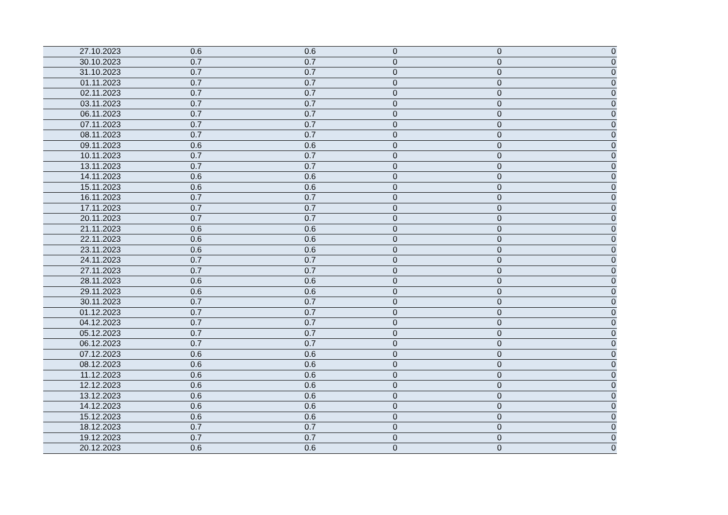| 27.10.2023 | 0.6 | 0.6 | 0 | 0 | 0 |
| 30.10.2023 | 0.7 | 0.7 | 0 | 0 | 0 |
| 31.10.2023 | 0.7 | 0.7 | 0 | 0 | 0 |
| 01.11.2023 | 0.7 | 0.7 | 0 | 0 | 0 |
| 02.11.2023 | 0.7 | 0.7 | 0 | 0 | 0 |
| 03.11.2023 | 0.7 | 0.7 | 0 | 0 | 0 |
| 06.11.2023 | 0.7 | 0.7 | 0 | 0 | 0 |
| 07.11.2023 | 0.7 | 0.7 | 0 | 0 | 0 |
| 08.11.2023 | 0.7 | 0.7 | 0 | 0 | 0 |
| 09.11.2023 | 0.6 | 0.6 | 0 | 0 | 0 |
| 10.11.2023 | 0.7 | 0.7 | 0 | 0 | 0 |
| 13.11.2023 | 0.7 | 0.7 | 0 | 0 | 0 |
| 14.11.2023 | 0.6 | 0.6 | 0 | 0 | 0 |
| 15.11.2023 | 0.6 | 0.6 | 0 | 0 | 0 |
| 16.11.2023 | 0.7 | 0.7 | 0 | 0 | 0 |
| 17.11.2023 | 0.7 | 0.7 | 0 | 0 | 0 |
| 20.11.2023 | 0.7 | 0.7 | 0 | 0 | 0 |
| 21.11.2023 | 0.6 | 0.6 | 0 | 0 | 0 |
| 22.11.2023 | 0.6 | 0.6 | 0 | 0 | 0 |
| 23.11.2023 | 0.6 | 0.6 | 0 | 0 | 0 |
| 24.11.2023 | 0.7 | 0.7 | 0 | 0 | 0 |
| 27.11.2023 | 0.7 | 0.7 | 0 | 0 | 0 |
| 28.11.2023 | 0.6 | 0.6 | 0 | 0 | 0 |
| 29.11.2023 | 0.6 | 0.6 | 0 | 0 | 0 |
| 30.11.2023 | 0.7 | 0.7 | 0 | 0 | 0 |
| 01.12.2023 | 0.7 | 0.7 | 0 | 0 | 0 |
| 04.12.2023 | 0.7 | 0.7 | 0 | 0 | 0 |
| 05.12.2023 | 0.7 | 0.7 | 0 | 0 | 0 |
| 06.12.2023 | 0.7 | 0.7 | 0 | 0 | 0 |
| 07.12.2023 | 0.6 | 0.6 | 0 | 0 | 0 |
| 08.12.2023 | 0.6 | 0.6 | 0 | 0 | 0 |
| 11.12.2023 | 0.6 | 0.6 | 0 | 0 | 0 |
| 12.12.2023 | 0.6 | 0.6 | 0 | 0 | 0 |
| 13.12.2023 | 0.6 | 0.6 | 0 | 0 | 0 |
| 14.12.2023 | 0.6 | 0.6 | 0 | 0 | 0 |
| 15.12.2023 | 0.6 | 0.6 | 0 | 0 | 0 |
| 18.12.2023 | 0.7 | 0.7 | 0 | 0 | 0 |
| 19.12.2023 | 0.7 | 0.7 | 0 | 0 | 0 |
| 20.12.2023 | 0.6 | 0.6 | 0 | 0 | 0 |